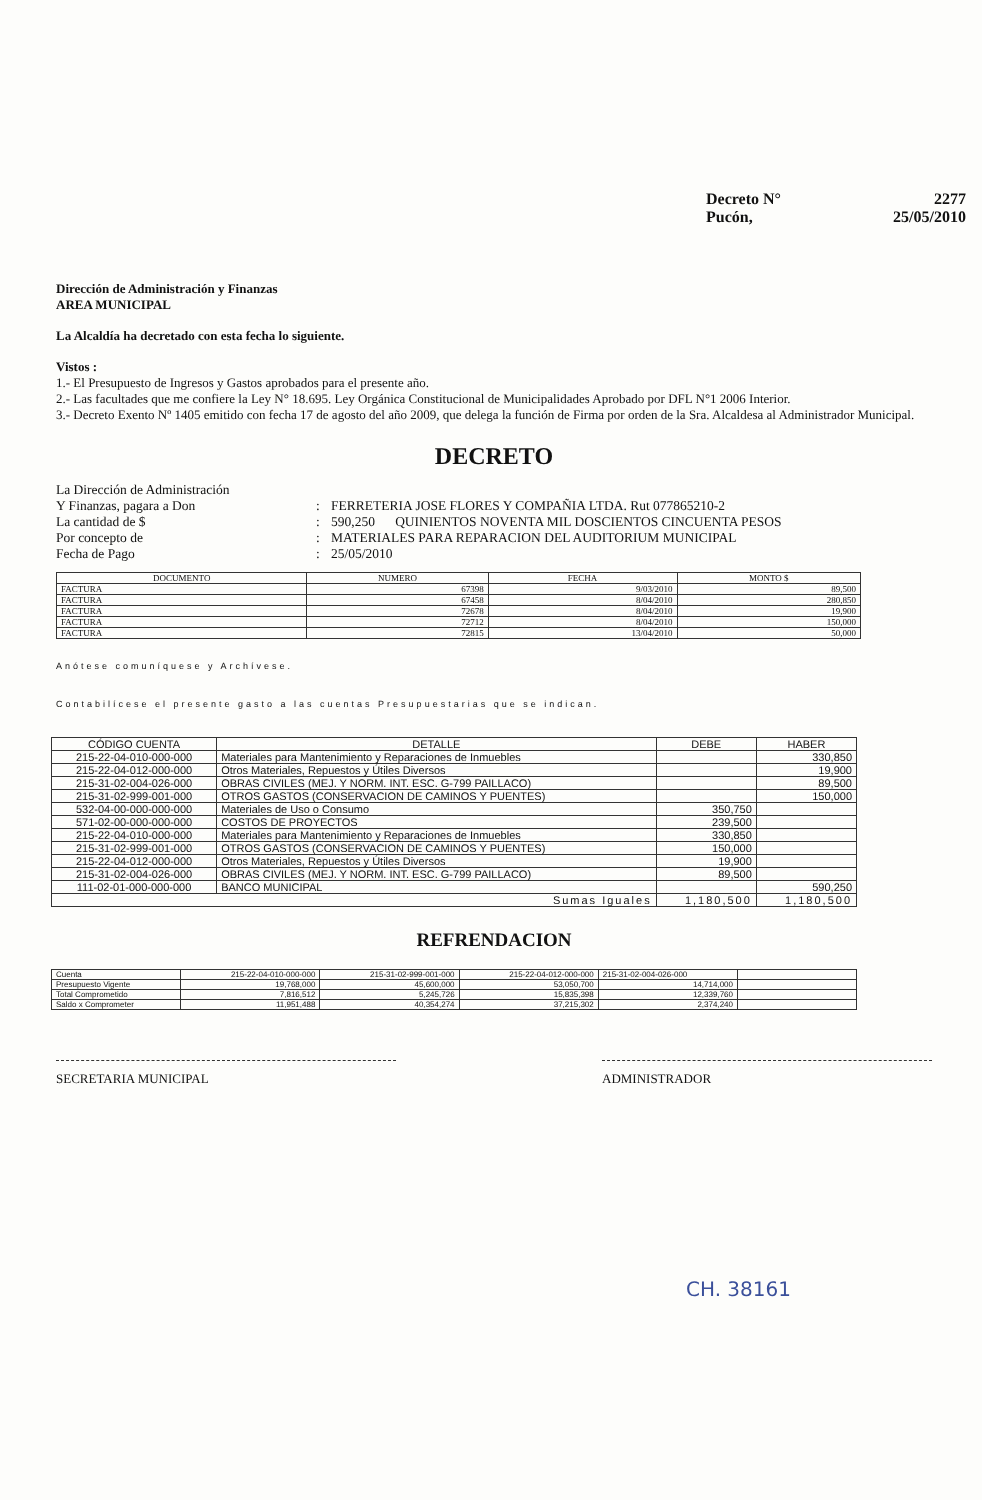Decreto N° 2277
Pucón, 25/05/2010
Dirección de Administración y Finanzas
AREA MUNICIPAL
La Alcaldía ha decretado con esta fecha lo siguiente.
Vistos :
1.- El Presupuesto de Ingresos y Gastos aprobados para el presente año.
2.- Las facultades que me confiere la Ley N° 18.695. Ley Orgánica Constitucional de Municipalidades Aprobado por DFL N°1 2006 Interior.
3.- Decreto Exento Nº 1405 emitido con fecha 17 de agosto del año 2009, que delega la función de Firma por orden de la Sra. Alcaldesa al Administrador Municipal.
DECRETO
La Dirección de Administración Y Finanzas, pagara a Don: FERRETERIA JOSE FLORES Y COMPAÑIA LTDA. Rut 077865210-2 La cantidad de $: 590,250 QUINIENTOS NOVENTA MIL DOSCIENTOS CINCUENTA PESOS Por concepto de: MATERIALES PARA REPARACION DEL AUDITORIUM MUNICIPAL Fecha de Pago: 25/05/2010
| DOCUMENTO | NUMERO | FECHA | MONTO $ |
| --- | --- | --- | --- |
| FACTURA | 67398 | 9/03/2010 | 89,500 |
| FACTURA | 67458 | 8/04/2010 | 280,850 |
| FACTURA | 72678 | 8/04/2010 | 19,900 |
| FACTURA | 72712 | 8/04/2010 | 150,000 |
| FACTURA | 72815 | 13/04/2010 | 50,000 |
Anótese comuníquese y Archívese.
Contabilícese el presente gasto a las cuentas Presupuestarias que se indican.
| CÓDIGO CUENTA | DETALLE | DEBE | HABER |
| --- | --- | --- | --- |
| 215-22-04-010-000-000 | Materiales para Mantenimiento y Reparaciones de Inmuebles | | 330,850 |
| 215-22-04-012-000-000 | Otros Materiales, Repuestos y Útiles Diversos | | 19,900 |
| 215-31-02-004-026-000 | OBRAS CIVILES (MEJ. Y NORM. INT. ESC. G-799 PAILLACO) | | 89,500 |
| 215-31-02-999-001-000 | OTROS GASTOS (CONSERVACION DE CAMINOS Y PUENTES) | | 150,000 |
| 532-04-00-000-000-000 | Materiales de Uso o Consumo | 350,750 | |
| 571-02-00-000-000-000 | COSTOS DE PROYECTOS | 239,500 | |
| 215-22-04-010-000-000 | Materiales para Mantenimiento y Reparaciones de Inmuebles | 330,850 | |
| 215-31-02-999-001-000 | OTROS GASTOS (CONSERVACION DE CAMINOS Y PUENTES) | 150,000 | |
| 215-22-04-012-000-000 | Otros Materiales, Repuestos y Útiles Diversos | 19,900 | |
| 215-31-02-004-026-000 | OBRAS CIVILES (MEJ. Y NORM. INT. ESC. G-799 PAILLACO) | 89,500 | |
| 111-02-01-000-000-000 | BANCO MUNICIPAL | | 590,250 |
| Sumas Iguales | | 1,180,500 | 1,180,500 |
REFRENDACION
| Cuenta | 215-22-04-010-000-000 | 215-31-02-999-001-000 | 215-22-04-012-000-000 | 215-31-02-004-026-000 | |
| Presupuesto Vigente | 19,768,000 | 45,600,000 | 53,050,700 | 14,714,000 | |
| Total Comprometido | 7,816,512 | 5,245,726 | 15,835,398 | 12,339,760 | |
| Saldo x Comprometer | 11,951,488 | 40,354,274 | 37,215,302 | 2,374,240 | |
SECRETARIA MUNICIPAL ADMINISTRADOR
CH. 38161